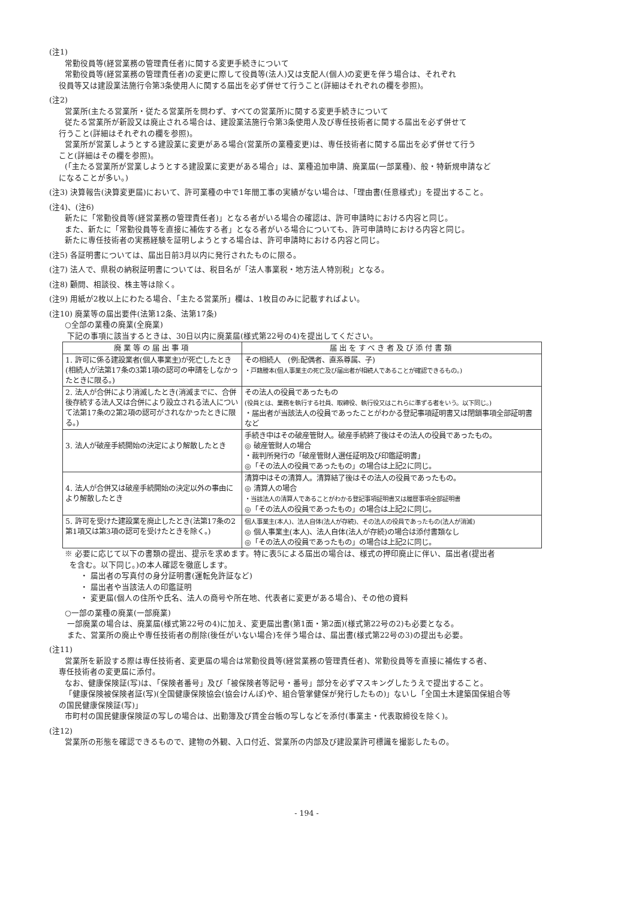(注1)
常勤役員等(経営業務の管理責任者)に関する変更手続きについて
常勤役員等(経営業務の管理責任者)の変更に際して役員等(法人)又は支配人(個人)の変更を伴う場合は、それぞれ
役員等又は建設業法施行令第3条使用人に関する届出を必ず併せて行うこと(詳細はそれぞれの欄を参照)。
(注2)
営業所(主たる営業所・従たる営業所を問わず、すべての営業所)に関する変更手続きについて
従たる営業所が新設又は廃止される場合は、建設業法施行令第3条使用人及び専任技術者に関する届出を必ず併せて
行うこと(詳細はそれぞれの欄を参照)。
営業所が営業しようとする建設業に変更がある場合(営業所の業種変更)は、専任技術者に関する届出を必ず併せて行う
こと(詳細はその欄を参照)。
(「主たる営業所が営業しようとする建設業に変更がある場合」は、業種追加申請、廃業届(一部業種)、般・特新規申請など
になることが多い。)
(注3) 決算報告(決算変更届)において、許可業種の中で1年間工事の実績がない場合は、「理由書(任意様式)」を提出すること。
(注4)、(注6)
新たに「常勤役員等(経営業務の管理責任者)」となる者がいる場合の確認は、許可申請時における内容と同じ。
また、新たに「常勤役員等を直接に補佐する者」となる者がいる場合についても、許可申請時における内容と同じ。
新たに専任技術者の実務経験を証明しようとする場合は、許可申請時における内容と同じ。
(注5) 各証明書については、届出日前3月以内に発行されたものに限る。
(注7) 法人で、県税の納税証明書については、税目名が「法人事業税・地方法人特別税」となる。
(注8) 顧問、相談役、株主等は除く。
(注9) 用紙が2枚以上にわたる場合、「主たる営業所」欄は、1枚目のみに記載すればよい。
(注10) 廃業等の届出要件(法第12条、法第17条)
○全部の業種の廃業(全廃業)
下記の事項に該当するときは、30日以内に廃業届(様式第22号の4)を提出してください。
| 廃業等の届出事項 | 届出をすべき者及び添付書類 |
| --- | --- |
| 1. 許可に係る建設業者(個人事業主)が死亡したとき(相続人が法第17条の3第1項の認可の申請をしなかったときに限る。) | その相続人 (例:配偶者、直系尊属、子) ・戸籍謄本(個人事業主の死亡及び届出者が相続人であることが確認できるもの。) |
| 2. 法人が合併により消滅したとき(消滅までに、合併後存続する法人又は合併により設立される法人について法第17条の2第2項の認可がされなかったときに限る。) | その法人の役員であったもの (役員とは、業務を執行する社員、取締役、執行役又はこれらに準ずる者をいう。以下同じ。) ・届出者が当該法人の役員であったことがわかる登記事項証明書又は閉鎖事項全部証明書など |
| 3. 法人が破産手続開始の決定により解散したとき | 手続き中はその破産管財人。破産手続終了後はその法人の役員であったもの。 ◎ 破産管財人の場合 ・裁判所発行の「破産管財人選任証明及び印鑑証明書」 ◎「その法人の役員であったもの」の場合は上記2に同じ。 |
| 4. 法人が合併又は破産手続開始の決定以外の事由により解散したとき | 清算中はその清算人。清算結了後はその法人の役員であったもの。 ◎ 清算人の場合 ・当該法人の清算人であることがわかる登記事項証明書又は履歴事項全部証明書 ◎「その法人の役員であったもの」の場合は上記2に同じ。 |
| 5. 許可を受けた建設業を廃止したとき(法第17条の2第1項又は第3項の認可を受けたときを除く。) | 個人事業主(本人)、法人自体(法人が存続)、その法人の役員であったもの(法人が消滅) ◎ 個人事業主(本人)、法人自体(法人が存続)の場合は添付書類なし ◎「その法人の役員であったもの」の場合は上記2に同じ。 |
※ 必要に応じて以下の書類の提出、提示を求めます。特に表5による届出の場合は、様式の押印廃止に伴い、届出者(提出者
を含む。以下同じ。)の本人確認を徹底します。
・ 届出者の写真付の身分証明書(運転免許証など)
・ 届出者や当該法人の印鑑証明
・ 変更届(個人の住所や氏名、法人の商号や所在地、代表者に変更がある場合)、その他の資料
○一部の業種の廃業(一部廃業)
一部廃業の場合は、廃業届(様式第22号の4)に加え、変更届出書(第1面・第2面)(様式第22号の2)も必要となる。
また、営業所の廃止や専任技術者の削除(後任がいない場合)を伴う場合は、届出書(様式第22号の3)の提出も必要。
(注11)
営業所を新設する際は専任技術者、変更届の場合は常勤役員等(経営業務の管理責任者)、常勤役員等を直接に補佐する者、
専任技術者の変更届に添付。
なお、健康保険証(写)は、「保険者番号」及び「被保険者等記号・番号」部分を必ずマスキングしたうえで提出すること。
「健康保険被保険者証(写)(全国健康保険協会(協会けんぽ)や、組合管掌健保が発行したもの)」ないし「全国土木建築国保組合等
の国民健康保険証(写)」
市町村の国民健康保険証の写しの場合は、出勤簿及び賃金台帳の写しなどを添付(事業主・代表取締役を除く)。
(注12)
営業所の形態を確認できるもので、建物の外観、入口付近、営業所の内部及び建設業許可標識を撮影したもの。
- 194 -